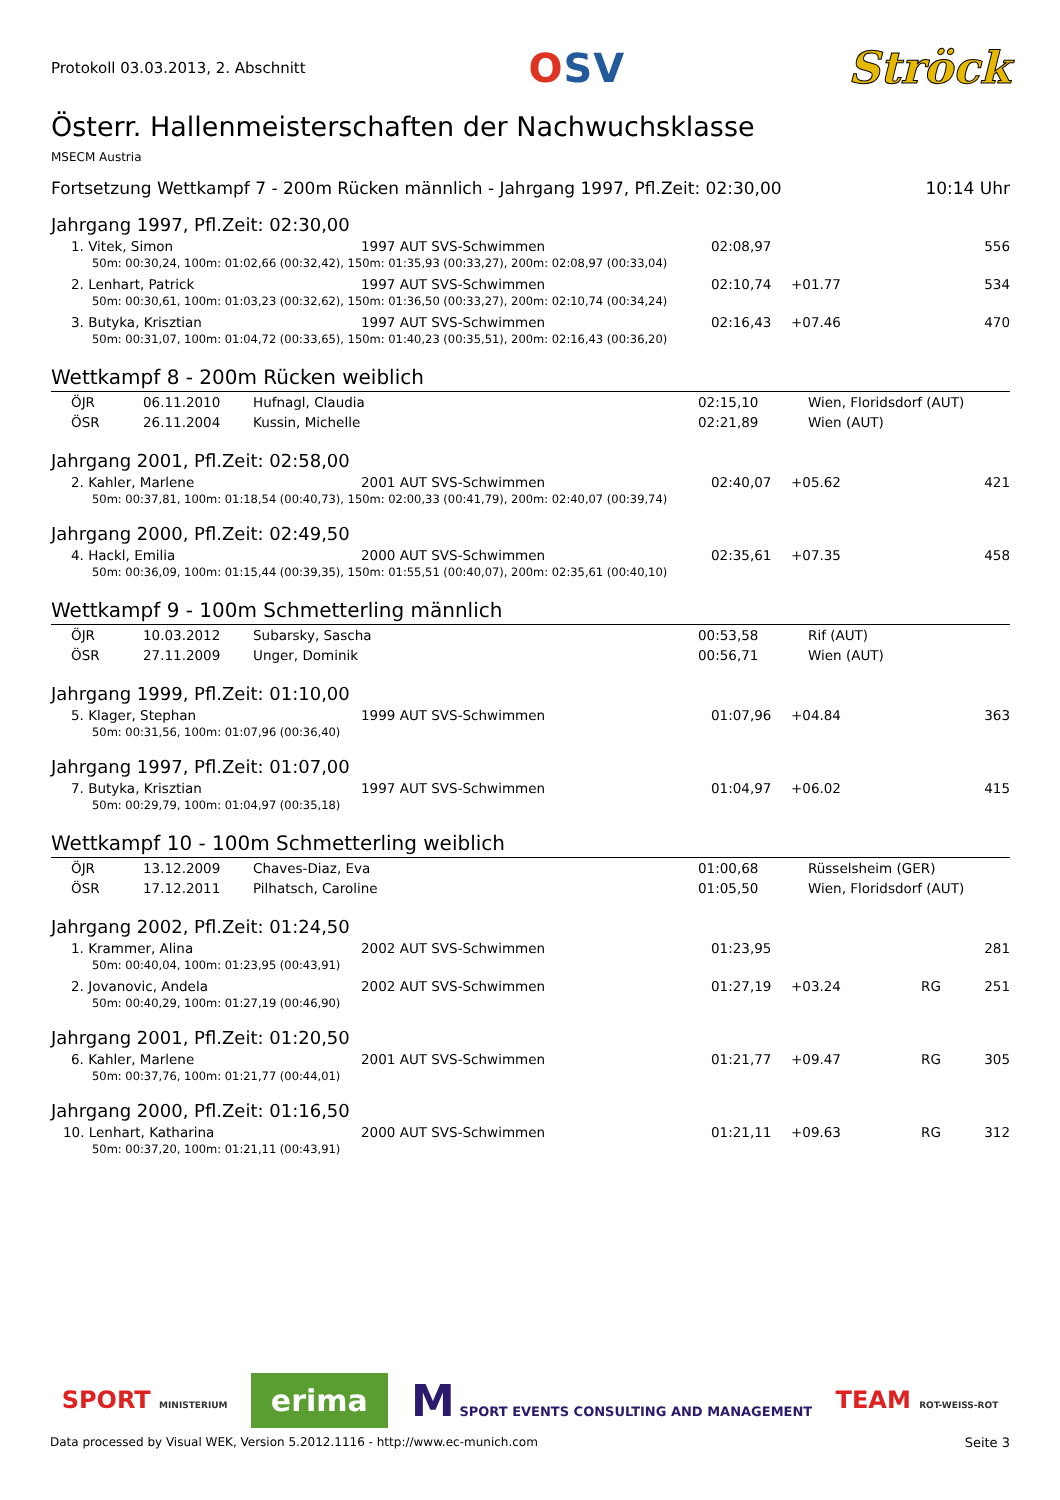Protokoll 03.03.2013, 2. Abschnitt
OSV Ströck
Österr. Hallenmeisterschaften der Nachwuchsklasse
MSECM Austria
Fortsetzung Wettkampf 7 - 200m Rücken männlich - Jahrgang 1997, Pfl.Zeit: 02:30,00 10:14 Uhr
Jahrgang 1997, Pfl.Zeit: 02:30,00
| 1. Vitek, Simon | 1997 AUT SVS-Schwimmen | 02:08,97 | | | 556 |
| 50m: 00:30,24, 100m: 01:02,66 (00:32,42), 150m: 01:35,93 (00:33,27), 200m: 02:08,97 (00:33,04) | | | | | |
| 2. Lenhart, Patrick | 1997 AUT SVS-Schwimmen | 02:10,74 | +01.77 | | 534 |
| 50m: 00:30,61, 100m: 01:03,23 (00:32,62), 150m: 01:36,50 (00:33,27), 200m: 02:10,74 (00:34,24) | | | | | |
| 3. Butyka, Krisztian | 1997 AUT SVS-Schwimmen | 02:16,43 | +07.46 | | 470 |
| 50m: 00:31,07, 100m: 01:04,72 (00:33,65), 150m: 01:40,23 (00:35,51), 200m: 02:16,43 (00:36,20) | | | | | |
Wettkampf 8 - 200m Rücken weiblich
| ÖJR | 06.11.2010 | Hufnagl, Claudia | 02:15,10 | Wien, Floridsdorf (AUT) |
| ÖSR | 26.11.2004 | Kussin, Michelle | 02:21,89 | Wien (AUT) |
Jahrgang 2001, Pfl.Zeit: 02:58,00
| 2. Kahler, Marlene | 2001 AUT SVS-Schwimmen | 02:40,07 | +05.62 | | 421 |
| 50m: 00:37,81, 100m: 01:18,54 (00:40,73), 150m: 02:00,33 (00:41,79), 200m: 02:40,07 (00:39,74) | | | | | |
Jahrgang 2000, Pfl.Zeit: 02:49,50
| 4. Hackl, Emilia | 2000 AUT SVS-Schwimmen | 02:35,61 | +07.35 | | 458 |
| 50m: 00:36,09, 100m: 01:15,44 (00:39,35), 150m: 01:55,51 (00:40,07), 200m: 02:35,61 (00:40,10) | | | | | |
Wettkampf 9 - 100m Schmetterling männlich
| ÖJR | 10.03.2012 | Subarsky, Sascha | 00:53,58 | Rif (AUT) |
| ÖSR | 27.11.2009 | Unger, Dominik | 00:56,71 | Wien (AUT) |
Jahrgang 1999, Pfl.Zeit: 01:10,00
| 5. Klager, Stephan | 1999 AUT SVS-Schwimmen | 01:07,96 | +04.84 | | 363 |
| 50m: 00:31,56, 100m: 01:07,96 (00:36,40) | | | | | |
Jahrgang 1997, Pfl.Zeit: 01:07,00
| 7. Butyka, Krisztian | 1997 AUT SVS-Schwimmen | 01:04,97 | +06.02 | | 415 |
| 50m: 00:29,79, 100m: 01:04,97 (00:35,18) | | | | | |
Wettkampf 10 - 100m Schmetterling weiblich
| ÖJR | 13.12.2009 | Chaves-Diaz, Eva | 01:00,68 | Rüsselsheim (GER) |
| ÖSR | 17.12.2011 | Pilhatsch, Caroline | 01:05,50 | Wien, Floridsdorf (AUT) |
Jahrgang 2002, Pfl.Zeit: 01:24,50
| 1. Krammer, Alina | 2002 AUT SVS-Schwimmen | 01:23,95 | | | 281 |
| 50m: 00:40,04, 100m: 01:23,95 (00:43,91) | | | | | |
| 2. Jovanovic, Andela | 2002 AUT SVS-Schwimmen | 01:27,19 | +03.24 | RG | 251 |
| 50m: 00:40,29, 100m: 01:27,19 (00:46,90) | | | | | |
Jahrgang 2001, Pfl.Zeit: 01:20,50
| 6. Kahler, Marlene | 2001 AUT SVS-Schwimmen | 01:21,77 | +09.47 | RG | 305 |
| 50m: 00:37,76, 100m: 01:21,77 (00:44,01) | | | | | |
Jahrgang 2000, Pfl.Zeit: 01:16,50
| 10. Lenhart, Katharina | 2000 AUT SVS-Schwimmen | 01:21,11 | +09.63 | RG | 312 |
| 50m: 00:37,20, 100m: 01:21,11 (00:43,91) | | | | | |
SPORT MINISTERIUM
erima
M SPORT EVENTS CONSULTING AND MANAGEMENT
TEAM ROT-WEISS-ROT
Data processed by Visual WEK, Version 5.2012.1116 - http://www.ec-munich.com Seite 3